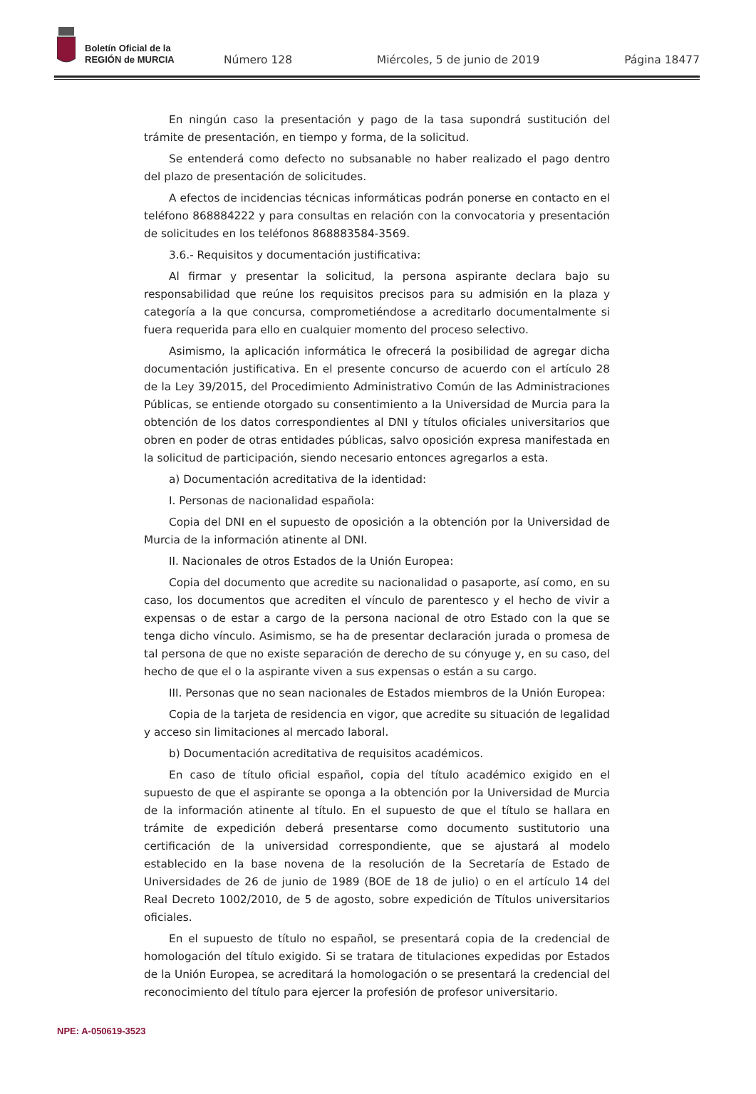Boletín Oficial de la
REGIÓN de MURCIA
Número 128 Miércoles, 5 de junio de 2019 Página 18477
En ningún caso la presentación y pago de la tasa supondrá sustitución del trámite de presentación, en tiempo y forma, de la solicitud.
Se entenderá como defecto no subsanable no haber realizado el pago dentro del plazo de presentación de solicitudes.
A efectos de incidencias técnicas informáticas podrán ponerse en contacto en el teléfono 868884222 y para consultas en relación con la convocatoria y presentación de solicitudes en los teléfonos 868883584-3569.
3.6.- Requisitos y documentación justificativa:
Al firmar y presentar la solicitud, la persona aspirante declara bajo su responsabilidad que reúne los requisitos precisos para su admisión en la plaza y categoría a la que concursa, comprometiéndose a acreditarlo documentalmente si fuera requerida para ello en cualquier momento del proceso selectivo.
Asimismo, la aplicación informática le ofrecerá la posibilidad de agregar dicha documentación justificativa. En el presente concurso de acuerdo con el artículo 28 de la Ley 39/2015, del Procedimiento Administrativo Común de las Administraciones Públicas, se entiende otorgado su consentimiento a la Universidad de Murcia para la obtención de los datos correspondientes al DNI y títulos oficiales universitarios que obren en poder de otras entidades públicas, salvo oposición expresa manifestada en la solicitud de participación, siendo necesario entonces agregarlos a esta.
a) Documentación acreditativa de la identidad:
I. Personas de nacionalidad española:
Copia del DNI en el supuesto de oposición a la obtención por la Universidad de Murcia de la información atinente al DNI.
II. Nacionales de otros Estados de la Unión Europea:
Copia del documento que acredite su nacionalidad o pasaporte, así como, en su caso, los documentos que acrediten el vínculo de parentesco y el hecho de vivir a expensas o de estar a cargo de la persona nacional de otro Estado con la que se tenga dicho vínculo. Asimismo, se ha de presentar declaración jurada o promesa de tal persona de que no existe separación de derecho de su cónyuge y, en su caso, del hecho de que el o la aspirante viven a sus expensas o están a su cargo.
III. Personas que no sean nacionales de Estados miembros de la Unión Europea:
Copia de la tarjeta de residencia en vigor, que acredite su situación de legalidad y acceso sin limitaciones al mercado laboral.
b) Documentación acreditativa de requisitos académicos.
En caso de título oficial español, copia del título académico exigido en el supuesto de que el aspirante se oponga a la obtención por la Universidad de Murcia de la información atinente al título. En el supuesto de que el título se hallara en trámite de expedición deberá presentarse como documento sustitutorio una certificación de la universidad correspondiente, que se ajustará al modelo establecido en la base novena de la resolución de la Secretaría de Estado de Universidades de 26 de junio de 1989 (BOE de 18 de julio) o en el artículo 14 del Real Decreto 1002/2010, de 5 de agosto, sobre expedición de Títulos universitarios oficiales.
En el supuesto de título no español, se presentará copia de la credencial de homologación del título exigido. Si se tratara de titulaciones expedidas por Estados de la Unión Europea, se acreditará la homologación o se presentará la credencial del reconocimiento del título para ejercer la profesión de profesor universitario.
NPE: A-050619-3523